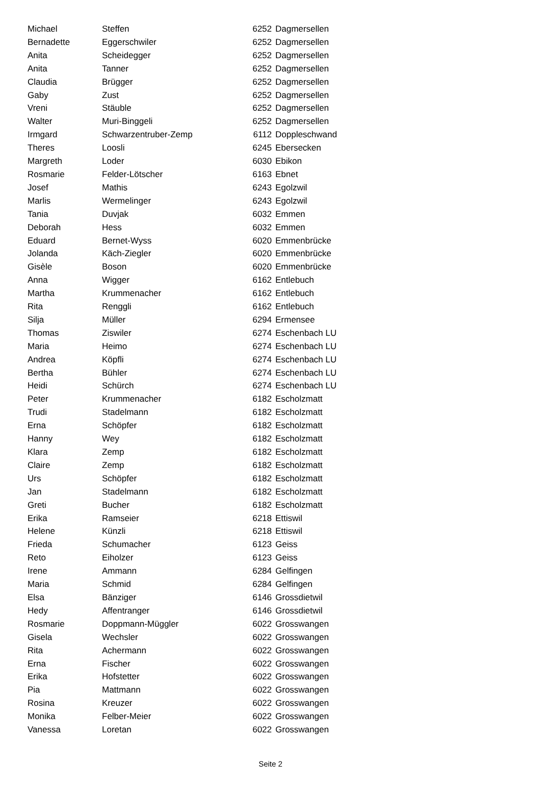| Michael | Steffen | 6252 | Dagmersellen |
| Bernadette | Eggerschwiler | 6252 | Dagmersellen |
| Anita | Scheidegger | 6252 | Dagmersellen |
| Anita | Tanner | 6252 | Dagmersellen |
| Claudia | Brügger | 6252 | Dagmersellen |
| Gaby | Zust | 6252 | Dagmersellen |
| Vreni | Stäuble | 6252 | Dagmersellen |
| Walter | Muri-Binggeli | 6252 | Dagmersellen |
| Irmgard | Schwarzentruber-Zemp | 6112 | Doppleschwand |
| Theres | Loosli | 6245 | Ebersecken |
| Margreth | Loder | 6030 | Ebikon |
| Rosmarie | Felder-Lötscher | 6163 | Ebnet |
| Josef | Mathis | 6243 | Egolzwil |
| Marlis | Wermelinger | 6243 | Egolzwil |
| Tania | Duvjak | 6032 | Emmen |
| Deborah | Hess | 6032 | Emmen |
| Eduard | Bernet-Wyss | 6020 | Emmenbrücke |
| Jolanda | Käch-Ziegler | 6020 | Emmenbrücke |
| Gisèle | Boson | 6020 | Emmenbrücke |
| Anna | Wigger | 6162 | Entlebuch |
| Martha | Krummenacher | 6162 | Entlebuch |
| Rita | Renggli | 6162 | Entlebuch |
| Silja | Müller | 6294 | Ermensee |
| Thomas | Ziswiler | 6274 | Eschenbach LU |
| Maria | Heimo | 6274 | Eschenbach LU |
| Andrea | Köpfli | 6274 | Eschenbach LU |
| Bertha | Bühler | 6274 | Eschenbach LU |
| Heidi | Schürch | 6274 | Eschenbach LU |
| Peter | Krummenacher | 6182 | Escholzmatt |
| Trudi | Stadelmann | 6182 | Escholzmatt |
| Erna | Schöpfer | 6182 | Escholzmatt |
| Hanny | Wey | 6182 | Escholzmatt |
| Klara | Zemp | 6182 | Escholzmatt |
| Claire | Zemp | 6182 | Escholzmatt |
| Urs | Schöpfer | 6182 | Escholzmatt |
| Jan | Stadelmann | 6182 | Escholzmatt |
| Greti | Bucher | 6182 | Escholzmatt |
| Erika | Ramseier | 6218 | Ettiswil |
| Helene | Künzli | 6218 | Ettiswil |
| Frieda | Schumacher | 6123 | Geiss |
| Reto | Eiholzer | 6123 | Geiss |
| Irene | Ammann | 6284 | Gelfingen |
| Maria | Schmid | 6284 | Gelfingen |
| Elsa | Bänziger | 6146 | Grossdietwil |
| Hedy | Affentranger | 6146 | Grossdietwil |
| Rosmarie | Doppmann-Müggler | 6022 | Grosswangen |
| Gisela | Wechsler | 6022 | Grosswangen |
| Rita | Achermann | 6022 | Grosswangen |
| Erna | Fischer | 6022 | Grosswangen |
| Erika | Hofstetter | 6022 | Grosswangen |
| Pia | Mattmann | 6022 | Grosswangen |
| Rosina | Kreuzer | 6022 | Grosswangen |
| Monika | Felber-Meier | 6022 | Grosswangen |
| Vanessa | Loretan | 6022 | Grosswangen |
Seite 2